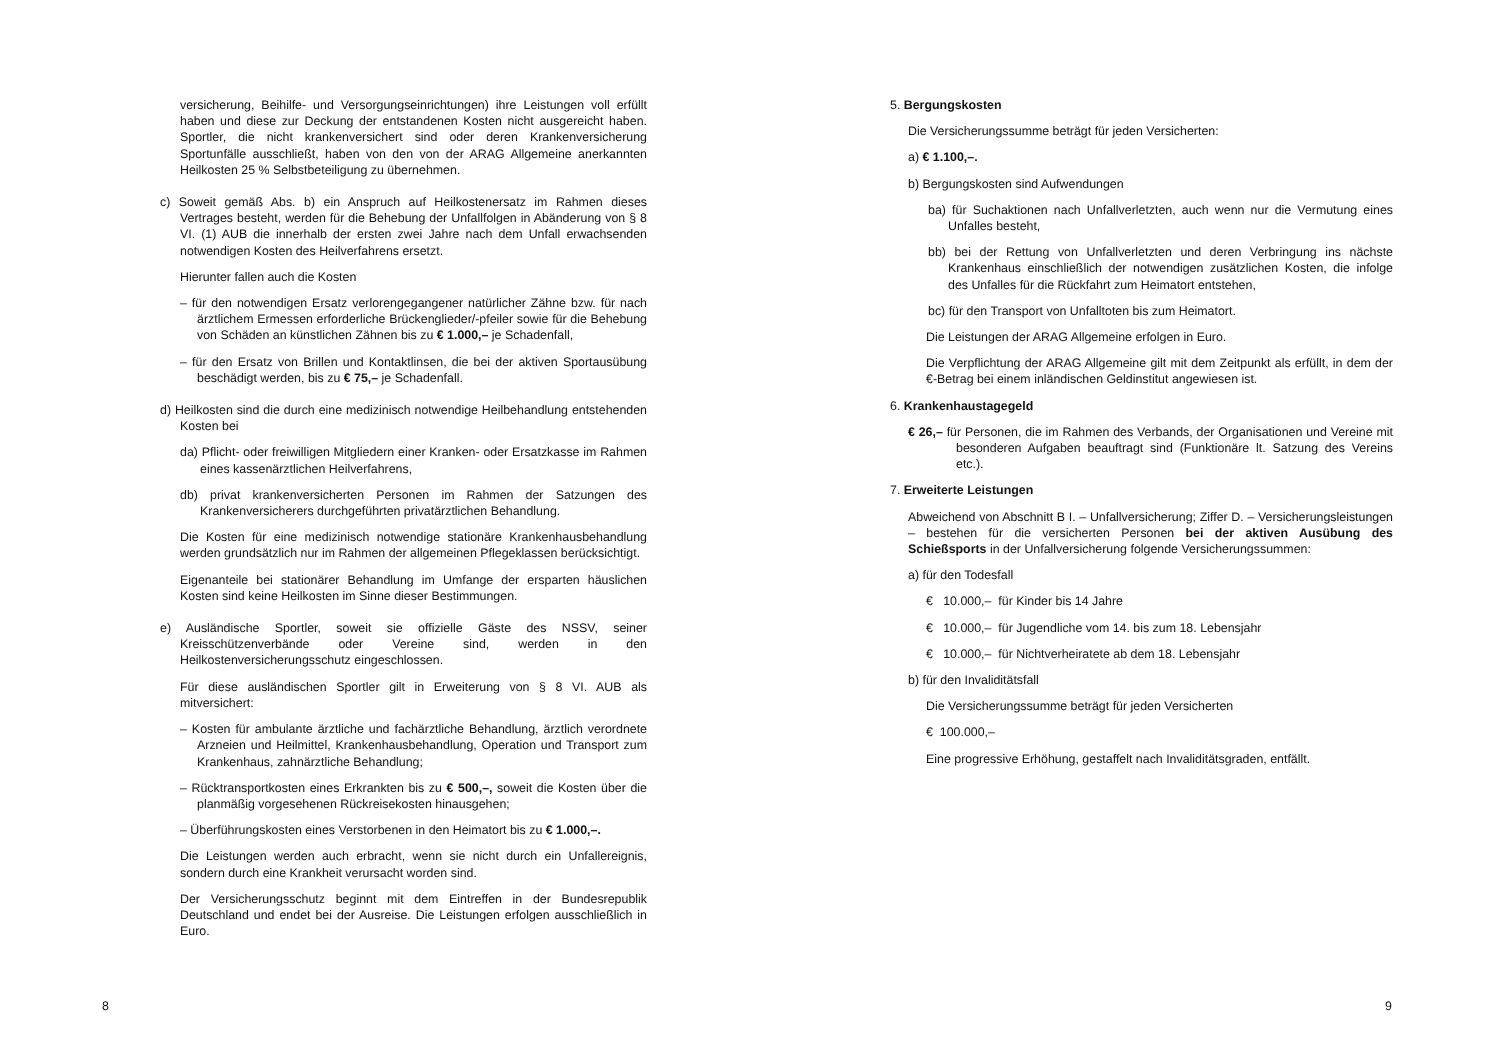versicherung, Beihilfe- und Versorgungseinrichtungen) ihre Leistungen voll erfüllt haben und diese zur Deckung der entstandenen Kosten nicht ausgereicht haben. Sportler, die nicht krankenversichert sind oder deren Krankenversicherung Sportunfälle ausschließt, haben von den von der ARAG Allgemeine anerkannten Heilkosten 25 % Selbstbeteiligung zu übernehmen.
c) Soweit gemäß Abs. b) ein Anspruch auf Heilkostenersatz im Rahmen dieses Vertrages besteht, werden für die Behebung der Unfallfolgen in Abänderung von § 8 VI. (1) AUB die innerhalb der ersten zwei Jahre nach dem Unfall erwachsenden notwendigen Kosten des Heilverfahrens ersetzt.
Hierunter fallen auch die Kosten
– für den notwendigen Ersatz verlorengegangener natürlicher Zähne bzw. für nach ärztlichem Ermessen erforderliche Brückenglieder/-pfeiler sowie für die Behebung von Schäden an künstlichen Zähnen bis zu € 1.000,– je Schadenfall,
– für den Ersatz von Brillen und Kontaktlinsen, die bei der aktiven Sportausübung beschädigt werden, bis zu € 75,– je Schadenfall.
d) Heilkosten sind die durch eine medizinisch notwendige Heilbehandlung entstehenden Kosten bei
da) Pflicht- oder freiwilligen Mitgliedern einer Kranken- oder Ersatzkasse im Rahmen eines kassenärztlichen Heilverfahrens,
db) privat krankenversicherten Personen im Rahmen der Satzungen des Krankenversicherers durchgeführten privatärztlichen Behandlung.
Die Kosten für eine medizinisch notwendige stationäre Krankenhausbehandlung werden grundsätzlich nur im Rahmen der allgemeinen Pflegeklassen berücksichtigt.
Eigenanteile bei stationärer Behandlung im Umfange der ersparten häuslichen Kosten sind keine Heilkosten im Sinne dieser Bestimmungen.
e) Ausländische Sportler, soweit sie offizielle Gäste des NSSV, seiner Kreisschützenverbände oder Vereine sind, werden in den Heilkostenversicherungsschutz eingeschlossen.
Für diese ausländischen Sportler gilt in Erweiterung von § 8 VI. AUB als mitversichert:
– Kosten für ambulante ärztliche und fachärztliche Behandlung, ärztlich verordnete Arzneien und Heilmittel, Krankenhausbehandlung, Operation und Transport zum Krankenhaus, zahnärztliche Behandlung;
– Rücktransportkosten eines Erkrankten bis zu € 500,–, soweit die Kosten über die planmäßig vorgesehenen Rückreisekosten hinausgehen;
– Überführungskosten eines Verstorbenen in den Heimatort bis zu € 1.000,–.
Die Leistungen werden auch erbracht, wenn sie nicht durch ein Unfallereignis, sondern durch eine Krankheit verursacht worden sind.
Der Versicherungsschutz beginnt mit dem Eintreffen in der Bundesrepublik Deutschland und endet bei der Ausreise. Die Leistungen erfolgen ausschließlich in Euro.
5. Bergungskosten
Die Versicherungssumme beträgt für jeden Versicherten:
a) € 1.100,–.
b) Bergungskosten sind Aufwendungen
ba) für Suchaktionen nach Unfallverletzten, auch wenn nur die Vermutung eines Unfalles besteht,
bb) bei der Rettung von Unfallverletzten und deren Verbringung ins nächste Krankenhaus einschließlich der notwendigen zusätzlichen Kosten, die infolge des Unfalles für die Rückfahrt zum Heimatort entstehen,
bc) für den Transport von Unfalltoten bis zum Heimatort.
Die Leistungen der ARAG Allgemeine erfolgen in Euro.
Die Verpflichtung der ARAG Allgemeine gilt mit dem Zeitpunkt als erfüllt, in dem der €-Betrag bei einem inländischen Geldinstitut angewiesen ist.
6. Krankenhaustagegeld
€ 26,– für Personen, die im Rahmen des Verbands, der Organisationen und Vereine mit besonderen Aufgaben beauftragt sind (Funktionäre lt. Satzung des Vereins etc.).
7. Erweiterte Leistungen
Abweichend von Abschnitt B I. – Unfallversicherung; Ziffer D. – Versicherungsleistungen – bestehen für die versicherten Personen bei der aktiven Ausübung des Schießsports in der Unfallversicherung folgende Versicherungssummen:
a) für den Todesfall
€ 10.000,– für Kinder bis 14 Jahre
€ 10.000,– für Jugendliche vom 14. bis zum 18. Lebensjahr
€ 10.000,– für Nichtverheiratete ab dem 18. Lebensjahr
b) für den Invaliditätsfall
Die Versicherungssumme beträgt für jeden Versicherten
€ 100.000,–
Eine progressive Erhöhung, gestaffelt nach Invaliditätsgraden, entfällt.
8 9